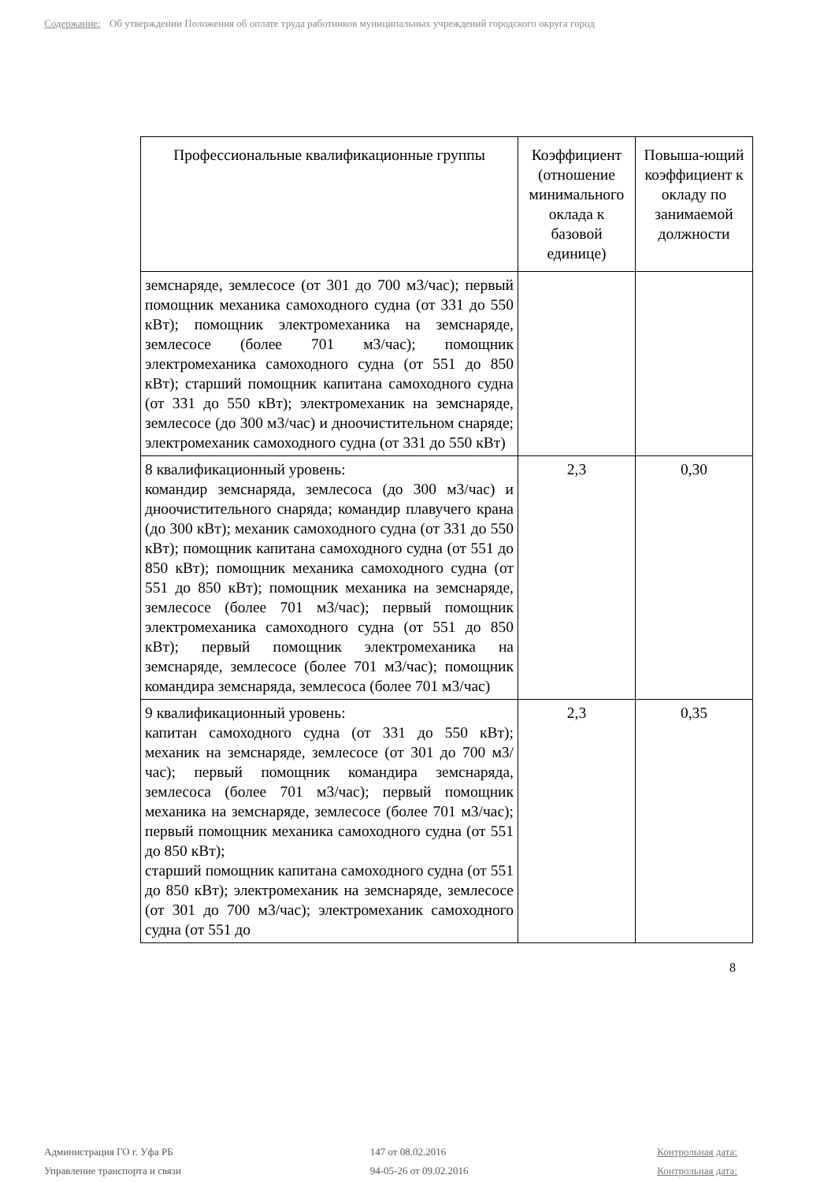Содержание: Об утверждении Положения об оплате труда работников муниципальных учреждений городского округа город
| Профессиональные квалификационные группы | Коэффициент (отношение минимального оклада к базовой единице) | Повыша-ющий коэффициент к окладу по занимаемой должности |
| --- | --- | --- |
| земснаряде, землесосе (от 301 до 700 м3/час); первый помощник механика самоходного судна (от 331 до 550 кВт); помощник электромеханика на земснаряде, землесосе (более 701 м3/час); помощник электромеханика самоходного судна (от 551 до 850 кВт); старший помощник капитана самоходного судна (от 331 до 550 кВт); электромеханик на земснаряде, землесосе (до 300 м3/час) и дноочистительном снаряде; электромеханик самоходного судна (от 331 до 550 кВт) | | |
| 8 квалификационный уровень: командир земснаряда, землесоса (до 300 м3/час) и дноочистительного снаряда; командир плавучего крана (до 300 кВт); механик самоходного судна (от 331 до 550 кВт); помощник капитана самоходного судна (от 551 до 850 кВт); помощник механика самоходного судна (от 551 до 850 кВт); помощник механика на земснаряде, землесосе (более 701 м3/час); первый помощник электромеханика самоходного судна (от 551 до 850 кВт); первый помощник электромеханика на земснаряде, землесосе (более 701 м3/час); помощник командира земснаряда, землесоса (более 701 м3/час) | 2,3 | 0,30 |
| 9 квалификационный уровень: капитан самоходного судна (от 331 до 550 кВт); механик на земснаряде, землесосе (от 301 до 700 м3/час); первый помощник командира земснаряда, землесоса (более 701 м3/час); первый помощник механика на земснаряде, землесосе (более 701 м3/час); первый помощник механика самоходного судна (от 551 до 850 кВт); старший помощник капитана самоходного судна (от 551 до 850 кВт); электромеханик на земснаряде, землесосе (от 301 до 700 м3/час); электромеханик самоходного судна (от 551 до | 2,3 | 0,35 |
8
Администрация ГО г. Уфа РБ
Управление транспорта и связи
147 от 08.02.2016
94-05-26 от 09.02.2016
Контрольная дата:
Контрольная дата: